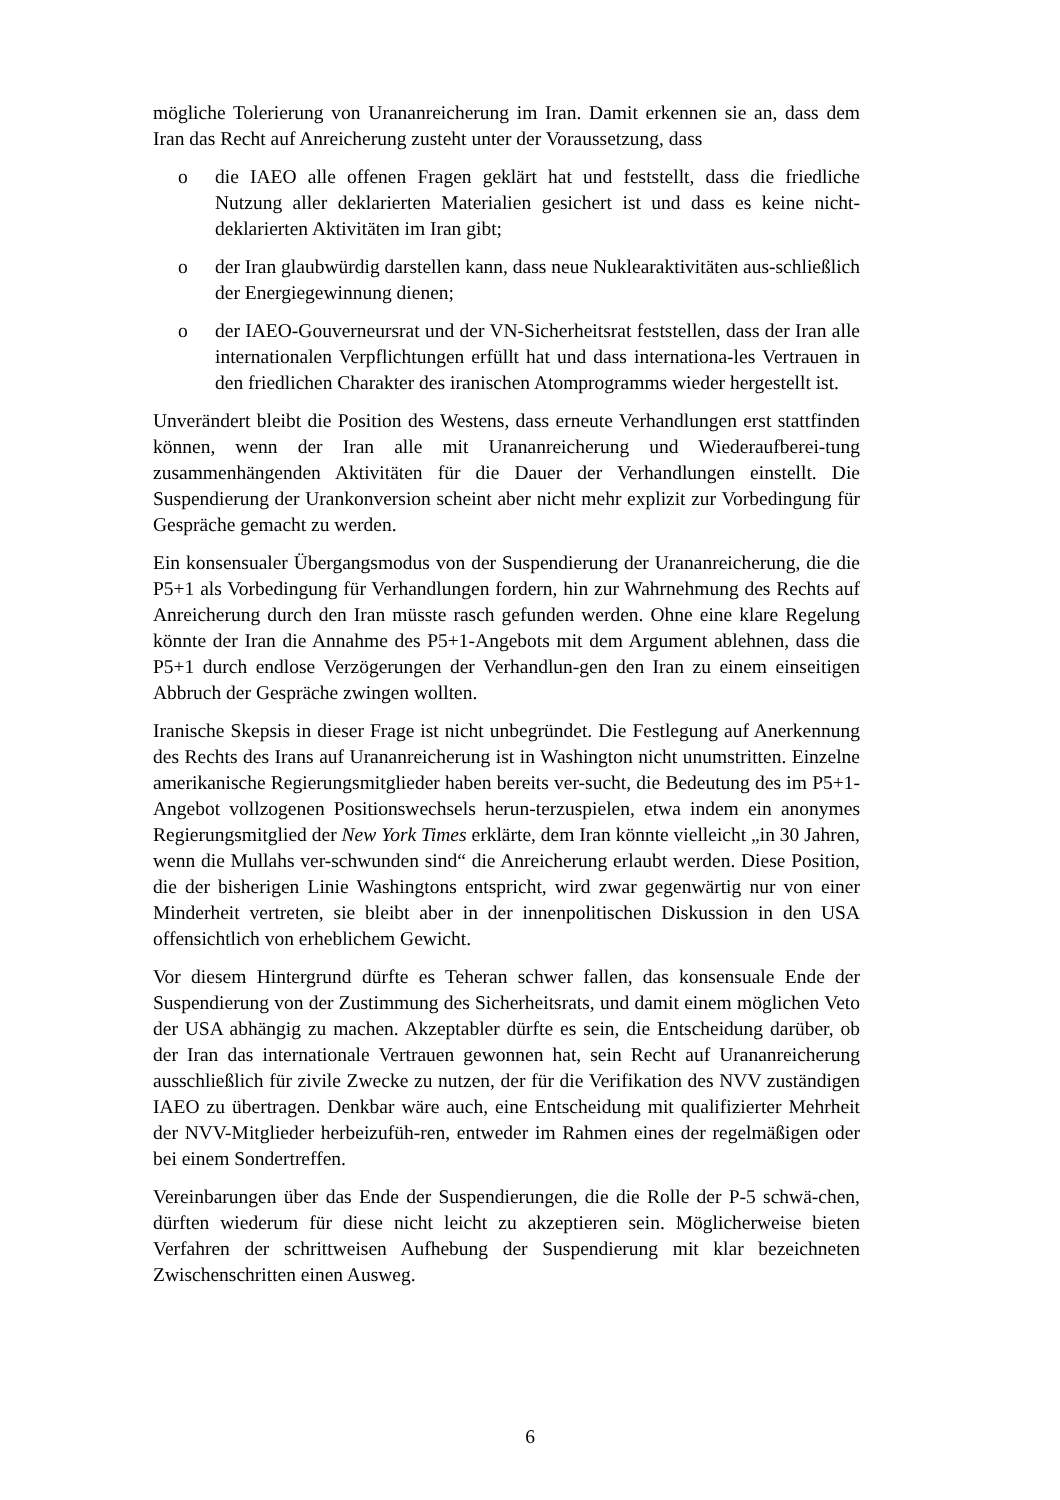mögliche Tolerierung von Urananreicherung im Iran. Damit erkennen sie an, dass dem Iran das Recht auf Anreicherung zusteht unter der Voraussetzung, dass
o die IAEO alle offenen Fragen geklärt hat und feststellt, dass die friedliche Nutzung aller deklarierten Materialien gesichert ist und dass es keine nicht-deklarierten Aktivitäten im Iran gibt;
o der Iran glaubwürdig darstellen kann, dass neue Nuklearaktivitäten aus-schließlich der Energiegewinnung dienen;
o der IAEO-Gouverneursrat und der VN-Sicherheitsrat feststellen, dass der Iran alle internationalen Verpflichtungen erfüllt hat und dass internationa-les Vertrauen in den friedlichen Charakter des iranischen Atomprogramms wieder hergestellt ist.
Unverändert bleibt die Position des Westens, dass erneute Verhandlungen erst stattfinden können, wenn der Iran alle mit Urananreicherung und Wiederaufberei-tung zusammenhängenden Aktivitäten für die Dauer der Verhandlungen einstellt. Die Suspendierung der Urankonversion scheint aber nicht mehr explizit zur Vorbedingung für Gespräche gemacht zu werden.
Ein konsensualer Übergangsmodus von der Suspendierung der Urananreicherung, die die P5+1 als Vorbedingung für Verhandlungen fordern, hin zur Wahrnehmung des Rechts auf Anreicherung durch den Iran müsste rasch gefunden werden. Ohne eine klare Regelung könnte der Iran die Annahme des P5+1-Angebots mit dem Argument ablehnen, dass die P5+1 durch endlose Verzögerungen der Verhandlun-gen den Iran zu einem einseitigen Abbruch der Gespräche zwingen wollten.
Iranische Skepsis in dieser Frage ist nicht unbegründet. Die Festlegung auf Anerkennung des Rechts des Irans auf Urananreicherung ist in Washington nicht unumstritten. Einzelne amerikanische Regierungsmitglieder haben bereits ver-sucht, die Bedeutung des im P5+1-Angebot vollzogenen Positionswechsels herun-terzuspielen, etwa indem ein anonymes Regierungsmitglied der New York Times erklärte, dem Iran könnte vielleicht „in 30 Jahren, wenn die Mullahs ver-schwunden sind“ die Anreicherung erlaubt werden. Diese Position, die der bisherigen Linie Washingtons entspricht, wird zwar gegenwärtig nur von einer Minderheit vertreten, sie bleibt aber in der innenpolitischen Diskussion in den USA offensichtlich von erheblichem Gewicht.
Vor diesem Hintergrund dürfte es Teheran schwer fallen, das konsensuale Ende der Suspendierung von der Zustimmung des Sicherheitsrats, und damit einem möglichen Veto der USA abhängig zu machen. Akzeptabler dürfte es sein, die Entscheidung darüber, ob der Iran das internationale Vertrauen gewonnen hat, sein Recht auf Urananreicherung ausschließlich für zivile Zwecke zu nutzen, der für die Verifikation des NVV zuständigen IAEO zu übertragen. Denkbar wäre auch, eine Entscheidung mit qualifizierter Mehrheit der NVV-Mitglieder herbeizufüh-ren, entweder im Rahmen eines der regelmäßigen oder bei einem Sondertreffen.
Vereinbarungen über das Ende der Suspendierungen, die die Rolle der P-5 schwä-chen, dürften wiederum für diese nicht leicht zu akzeptieren sein. Möglicherweise bieten Verfahren der schrittweisen Aufhebung der Suspendierung mit klar bezeichneten Zwischenschritten einen Ausweg.
6